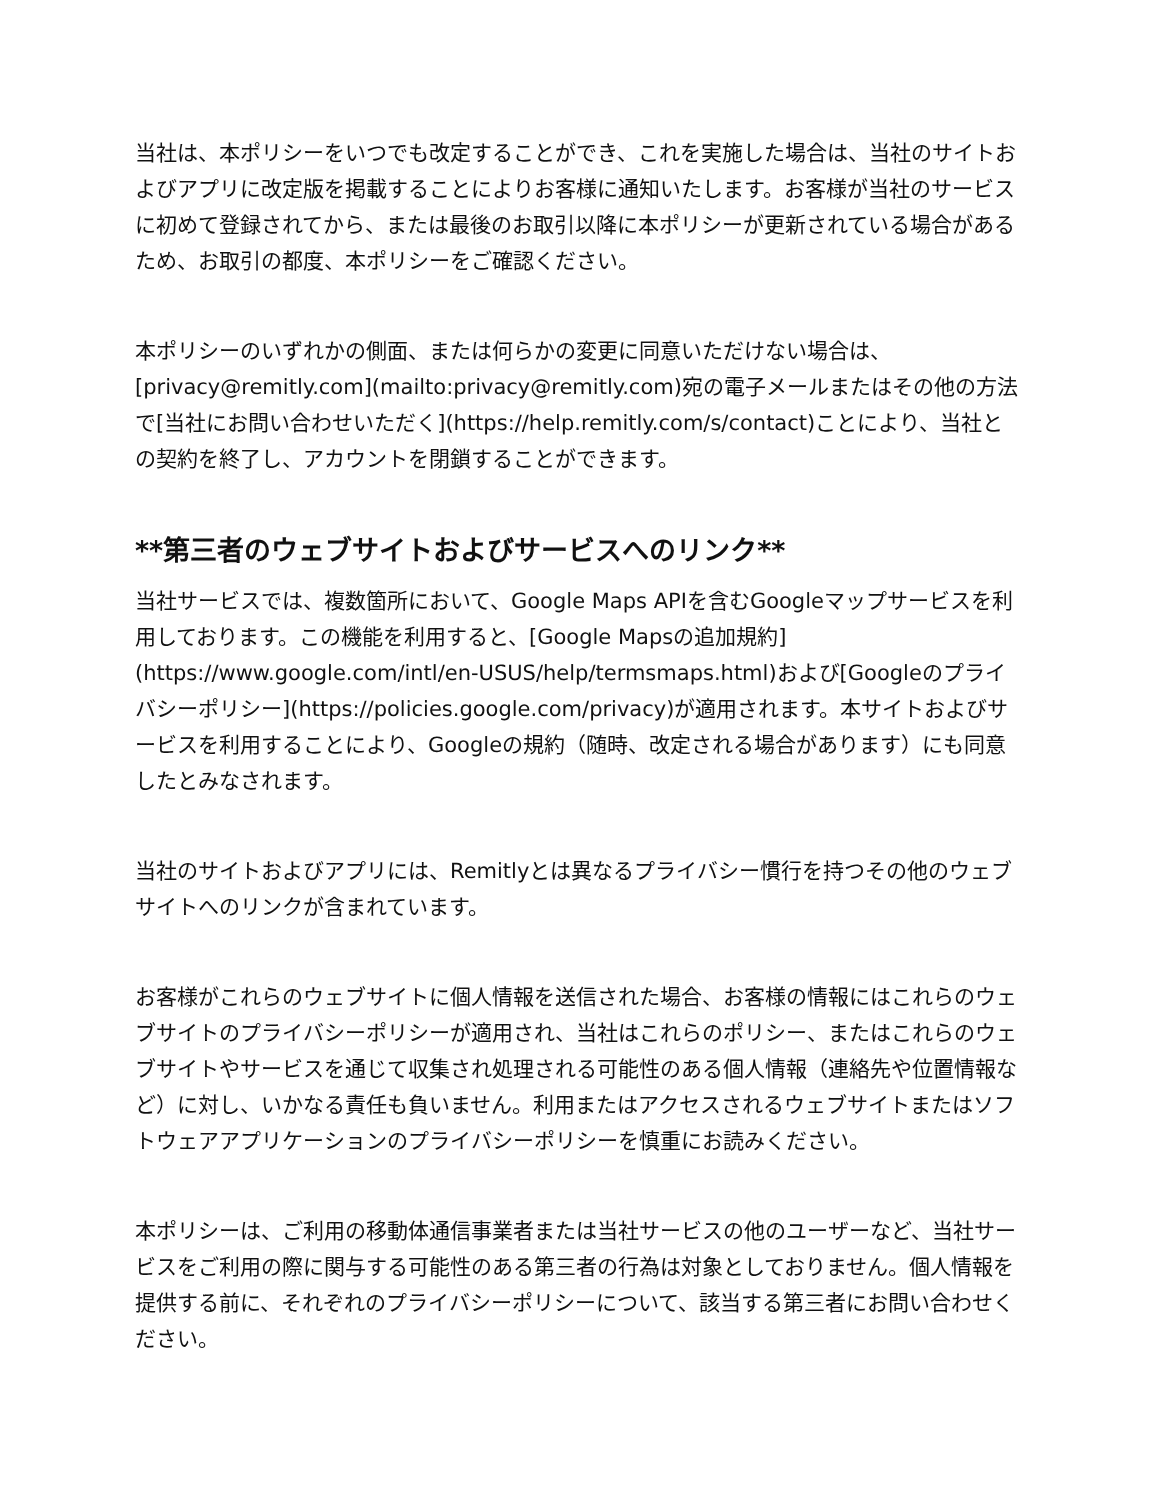当社は、本ポリシーをいつでも改定することができ、これを実施した場合は、当社のサイトおよびアプリに改定版を掲載することによりお客様に通知いたします。お客様が当社のサービスに初めて登録されてから、または最後のお取引以降に本ポリシーが更新されている場合があるため、お取引の都度、本ポリシーをご確認ください。
本ポリシーのいずれかの側面、または何らかの変更に同意いただけない場合は、[privacy@remitly.com](mailto:privacy@remitly.com)宛の電子メールまたはその他の方法で[当社にお問い合わせいただく](https://help.remitly.com/s/contact)ことにより、当社との契約を終了し、アカウントを閉鎖することができます。
**第三者のウェブサイトおよびサービスへのリンク**
当社サービスでは、複数箇所において、Google Maps APIを含むGoogleマップサービスを利用しております。この機能を利用すると、[Google Mapsの追加規約](https://www.google.com/intl/en-USUS/help/termsmaps.html)および[Googleのプライバシーポリシー](https://policies.google.com/privacy)が適用されます。本サイトおよびサービスを利用することにより、Googleの規約（随時、改定される場合があります）にも同意したとみなされます。
当社のサイトおよびアプリには、Remitlyとは異なるプライバシー慣行を持つその他のウェブサイトへのリンクが含まれています。
お客様がこれらのウェブサイトに個人情報を送信された場合、お客様の情報にはこれらのウェブサイトのプライバシーポリシーが適用され、当社はこれらのポリシー、またはこれらのウェブサイトやサービスを通じて収集され処理される可能性のある個人情報（連絡先や位置情報など）に対し、いかなる責任も負いません。利用またはアクセスされるウェブサイトまたはソフトウェアアプリケーションのプライバシーポリシーを慎重にお読みください。
本ポリシーは、ご利用の移動体通信事業者または当社サービスの他のユーザーなど、当社サービスをご利用の際に関与する可能性のある第三者の行為は対象としておりません。個人情報を提供する前に、それぞれのプライバシーポリシーについて、該当する第三者にお問い合わせください。